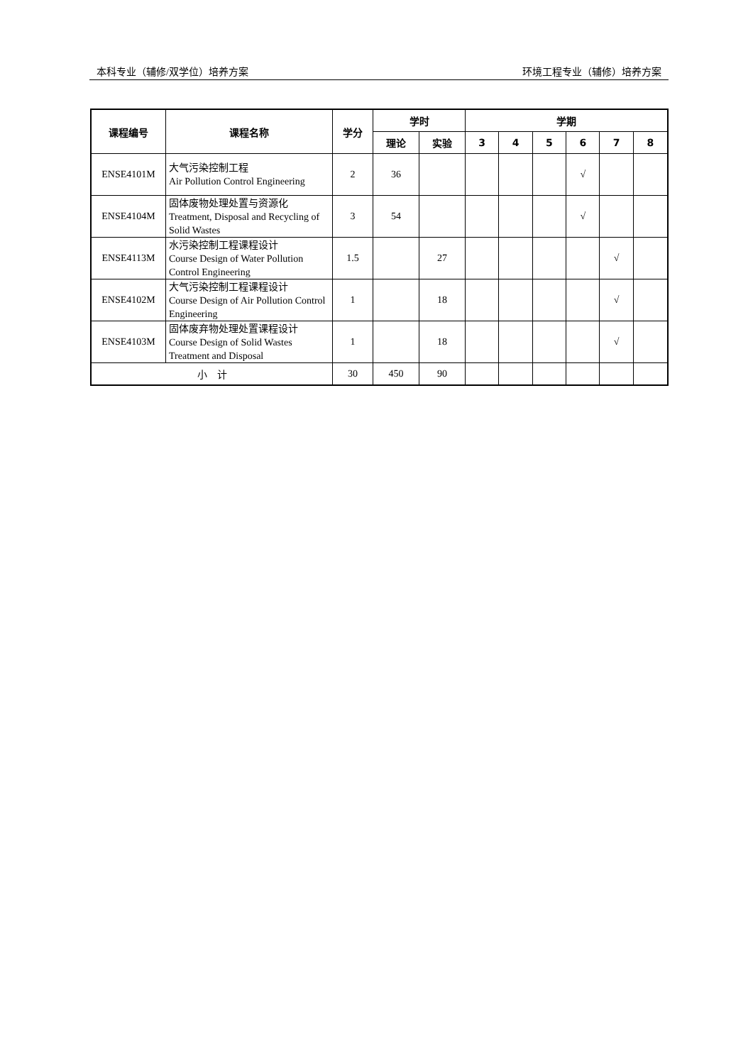本科专业（辅修/双学位）培养方案 环境工程专业（辅修）培养方案
| 课程编号 | 课程名称 | 学分 | 学时 | | 学期 | | | | | |
| --- | --- | --- | --- | --- | --- | --- | --- | --- | --- | --- |
| | | | 理论 | 实验 | 3 | 4 | 5 | 6 | 7 | 8 |
| ENSE4101M | 大气污染控制工程 Air Pollution Control Engineering | 2 | 36 | | | | | √ | | |
| ENSE4104M | 固体废物处理处置与资源化 Treatment, Disposal and Recycling of Solid Wastes | 3 | 54 | | | | | √ | | |
| ENSE4113M | 水污染控制工程课程设计 Course Design of Water Pollution Control Engineering | 1.5 | | 27 | | | | | √ | |
| ENSE4102M | 大气污染控制工程课程设计 Course Design of Air Pollution Control Engineering | 1 | | 18 | | | | | √ | |
| ENSE4103M | 固体废弃物处理处置课程设计 Course Design of Solid Wastes Treatment and Disposal | 1 | | 18 | | | | | √ | |
| 小 计 | | 30 | 450 | 90 | | | | | | |